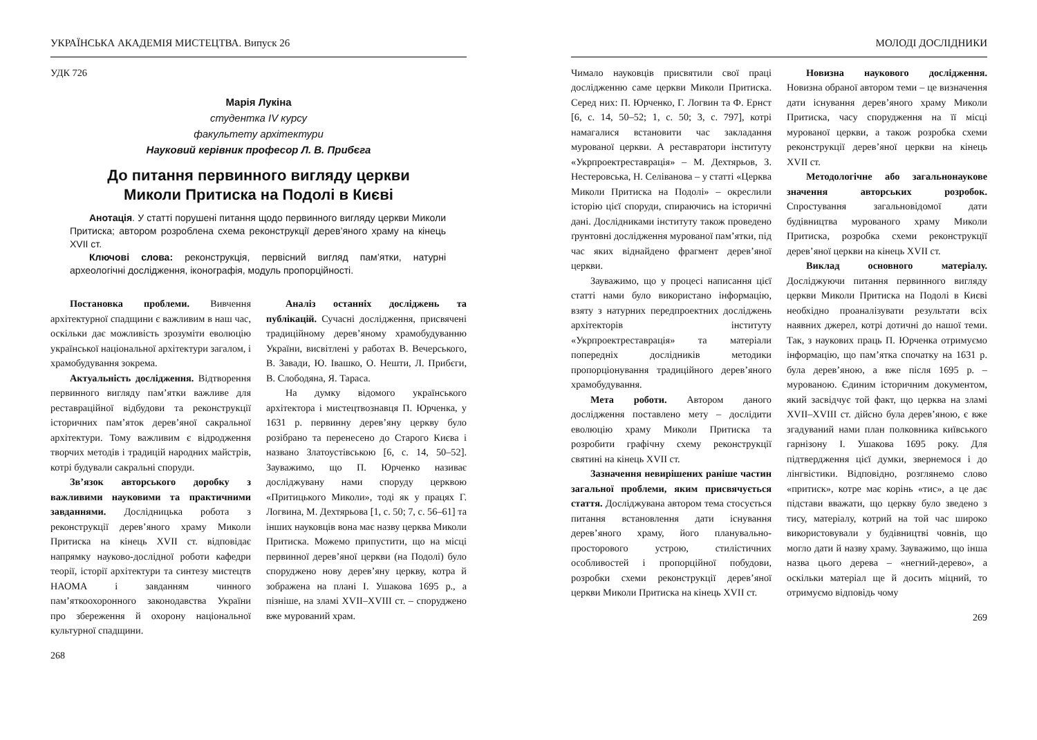УКРАЇНСЬКА АКАДЕМІЯ МИСТЕЦТВА. Випуск 26
УДК 726
Марія Лукіна
студентка IV курсу
факультету архітектури
Науковий керівник професор Л. В. Прибєга
До питання первинного вигляду церкви
Миколи Притиска на Подолі в Києві
Анотація. У статті порушені питання щодо первинного вигляду церкви Миколи Притиска; автором розроблена схема реконструкції дерев’яного храму на кінець XVII ст.
Ключові слова: реконструкція, первісний вигляд пам’ятки, натурні археологічні дослідження, іконографія, модуль пропорційності.
Постановка проблеми. Вивчення архітектурної спадщини є важливим в наш час, оскільки дає можливість зрозуміти еволюцію української національної архітектури загалом, і храмобудування зокрема.
Актуальність дослідження. Відтворення первинного вигляду пам’ятки важливе для реставраційної відбудови та реконструкції історичних пам’яток дерев’яної сакральної архітектури. Тому важливим є відродження творчих методів і традицій народних майстрів, котрі будували сакральні споруди.
Зв’язок авторського доробку з важливими науковими та практичними завданнями. Дослідницька робота з реконструкції дерев’яного храму Миколи Притиска на кінець XVII ст. відповідає напрямку науково-дослідної роботи кафедри теорії, історії архітектури та синтезу мистецтв НАОМА і завданням чинного пам’яткоохоронного законодавства України про збереження й охорону національної культурної спадщини.
Аналіз останніх досліджень та публікацій. Сучасні дослідження, присвячені традиційному дерев’яному храмобудуванню України, висвітлені у работах В. Вечерського, В. Завади, Ю. Івашко, О. Нешти, Л. Прибєги, В. Слободяна, Я. Тараса.
На думку відомого українського архітектора і мистецтвознавця П. Юрченка, у 1631 р. первинну дерев’яну церкву було розібрано та перенесено до Старого Києва і названо Златоустівською [6, с. 14, 50–52]. Зауважимо, що П. Юрченко називає досліджувану нами споруду церквою «Притицького Миколи», тоді як у працях Г. Логвина, М. Дехтярьова [1, с. 50; 7, с. 56–61] та інших науковців вона має назву церква Миколи Притиска. Можемо припустити, що на місці первинної дерев’яної церкви (на Подолі) було споруджено нову дерев’яну церкву, котра й зображена на плані І. Ушакова 1695 р., а пізніше, на зламі XVII–XVIII ст. – споруджено вже мурований храм.
268
МОЛОДІ ДОСЛІДНИКИ
Чимало науковців присвятили свої праці дослідженню саме церкви Миколи Притиска. Серед них: П. Юрченко, Г. Логвин та Ф. Ернст [6, с. 14, 50–52; 1, с. 50; 3, с. 797], котрі намагалися встановити час закладання мурованої церкви. А реставратори інституту «Укрпроектреставрація» – М. Дехтярьов, З. Нестеровська, Н. Селіванова – у статті «Церква Миколи Притиска на Подолі» – окреслили історію цієї споруди, спираючись на історичні дані. Дослідниками інституту також проведено ґрунтовні дослідження мурованої пам’ятки, під час яких віднайдено фрагмент дерев’яної церкви.
Зауважимо, що у процесі написання цієї статті нами було використано інформацію, взяту з натурних передпроектних досліджень архітекторів інституту «Укрпроектреставрація» та матеріали попередніх дослідників методики пропорціонування традиційного дерев’яного храмобудування.
Мета роботи. Автором даного дослідження поставлено мету – дослідити еволюцію храму Миколи Притиска та розробити графічну схему реконструкції святині на кінець XVII ст.
Зазначення невирішених раніше частин загальної проблеми, яким присвячується стаття. Досліджувана автором тема стосується питання встановлення дати існування дерев’яного храму, його планувально-просторового устрою, стилістичних особливостей і пропорційної побудови, розробки схеми реконструкції дерев’яної церкви Миколи Притиска на кінець XVII ст.
Новизна наукового дослідження. Новизна обраної автором теми – це визначення дати існування дерев’яного храму Миколи Притиска, часу спорудження на її місці мурованої церкви, а також розробка схеми реконструкції дерев’яної церкви на кінець XVII ст.
Методологічне або загальнонаукове значення авторських розробок. Спростування загальновідомої дати будівництва мурованого храму Миколи Притиска, розробка схеми реконструкції дерев’яної церкви на кінець XVII ст.
Виклад основного матеріалу. Досліджуючи питання первинного вигляду церкви Миколи Притиска на Подолі в Києві необхідно проаналізувати результати всіх наявних джерел, котрі дотичні до нашої теми. Так, з наукових праць П. Юрченка отримуємо інформацію, що пам’ятка спочатку на 1631 р. була дерев’яною, а вже після 1695 р. – мурованою. Єдиним історичним документом, який засвідчує той факт, що церква на зламі XVII–XVIII ст. дійсно була дерев’яною, є вже згадуваний нами план полковника київського гарнізону І. Ушакова 1695 року. Для підтвердження цієї думки, звернемося і до лінгвістики. Відповідно, розглянемо слово «притиск», котре має корінь «тис», а це дає підстави вважати, що церкву було зведено з тису, матеріалу, котрий на той час широко використовували у будівництві човнів, що могло дати й назву храму. Зауважимо, що інша назва цього дерева – «негний-дерево», а оскільки матеріал ще й досить міцний, то отримуємо відповідь чому
269